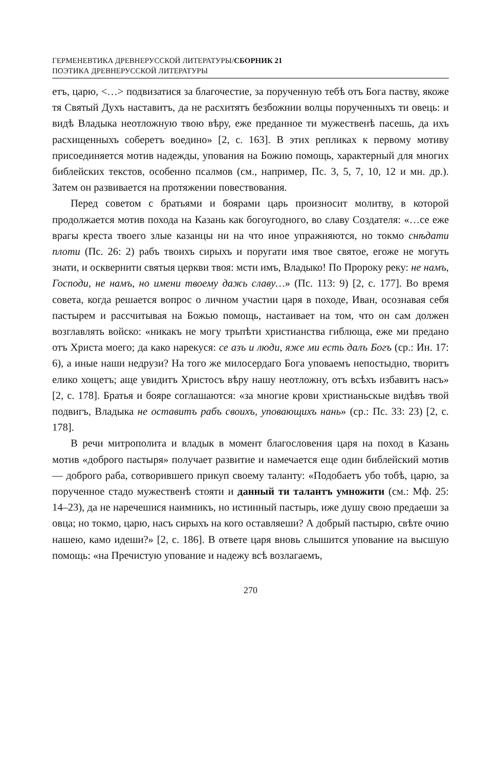ГЕРМЕНЕВТИКА ДРЕВНЕРУССКОЙ ЛИТЕРАТУРЫ/СБОРНИК 21
ПОЭТИКА ДРЕВНЕРУССКОЙ ЛИТЕРАТУРЫ
етъ, царю, <…> подвизатися за благочестие, за порученную тебѣ отъ Бога паству, якоже тя Святый Духъ наставитъ, да не расхитятъ безбожнии волцы порученныхъ ти овець: и видѣ Владыка неотложную твою вѣру, еже преданное ти мужественѣ пасешь, да ихъ расхищенныхъ соберетъ воедино» [2, с. 163]. В этих репликах к первому мотиву присоединяется мотив надежды, упования на Божию помощь, характерный для многих библейских текстов, особенно псалмов (см., например, Пс. 3, 5, 7, 10, 12 и мн. др.). Затем он развивается на протяжении повествования.
Перед советом с братьями и боярами царь произносит молитву, в которой продолжается мотив похода на Казань как богоугодного, во славу Создателя: «…се еже врагы креста твоего злые казанцы ни на что иное упражняются, но токмо снѣдати плоти (Пс. 26: 2) рабъ твоихъ сирыхъ и поругати имя твое святое, егоже не могуть знати, и осквернити святыя церкви твоя: мсти имъ, Владыко! По Пророку реку: не намъ, Господи, не намъ, но имени твоему дажь славу…» (Пс. 113: 9) [2, с. 177]. Во время совета, когда решается вопрос о личном участии царя в походе, Иван, осознавая себя пастырем и рассчитывая на Божью помощь, настаивает на том, что он сам должен возглавлять войско: «никакъ не могу трьпѣти христианства гиблюща, еже ми предано отъ Христа моего; да како нарекуся: се азъ и люди, яже ми есть далъ Богъ (ср.: Ин. 17: 6), а иные наши недрузи? На того же милосердаго Бога уповаемъ непостыдно, творитъ елико хощетъ; аще увидитъ Христосъ вѣру нашу неотложну, отъ всѣхъ избавитъ насъ» [2, с. 178]. Братья и бояре соглашаются: «за многие крови христианьскые видѣвъ твой подвигъ, Владыка не оставитъ рабъ своихъ, уповающихъ нань» (ср.: Пс. 33: 23) [2, с. 178].
В речи митрополита и владык в момент благословения царя на поход в Казань мотив «доброго пастыря» получает развитие и намечается еще один библейский мотив — доброго раба, сотворившего прикуп своему таланту: «Подобаетъ убо тобѣ, царю, за порученное стадо мужественѣ стояти и данный ти талантъ умножити (см.: Мф. 25: 14–23), да не наречешися наимникъ, но истинный пастырь, иже душу свою предаеши за овца; но токмо, царю, насъ сирыхъ на кого оставляеши? А добрый пастырю, свѣте очию нашею, камо идеши?» [2, с. 186]. В ответе царя вновь слышится упование на высшую помощь: «на Пречистую упование и надежу всѣ возлагаемъ,
270